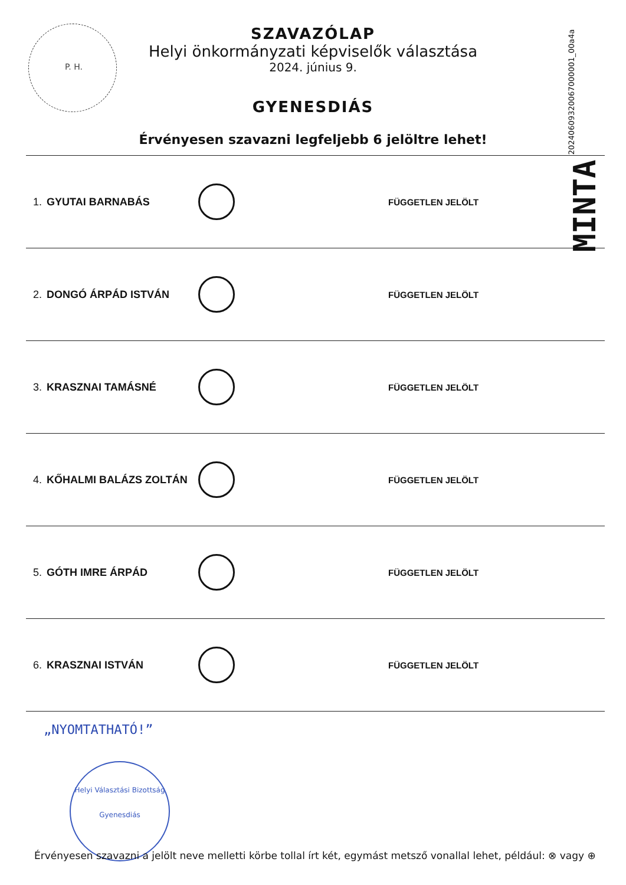P. H.
MINTA 20240609320067000001_00a4a
SZAVAZÓLAP
Helyi önkormányzati képviselők választása
2024. június 9.
GYENESDIÁS
Érvényesen szavazni legfeljebb 6 jelöltre lehet!
1. GYUTAI BARNABÁS
FÜGGETLEN JELÖLT
2. DONGÓ ÁRPÁD ISTVÁN
FÜGGETLEN JELÖLT
3. KRASZNAI TAMÁSNÉ
FÜGGETLEN JELÖLT
4. KŐHALMI BALÁZS ZOLTÁN
FÜGGETLEN JELÖLT
5. GÓTH IMRE ÁRPÁD
FÜGGETLEN JELÖLT
6. KRASZNAI ISTVÁN
FÜGGETLEN JELÖLT
„NYOMTATHATÓ!”
Helyi Választási Bizottság
Gyenesdiás
Érvényesen szavazni a jelölt neve melletti körbe tollal írt két, egymást metsző vonallal lehet, például: ⊗ vagy ⊕